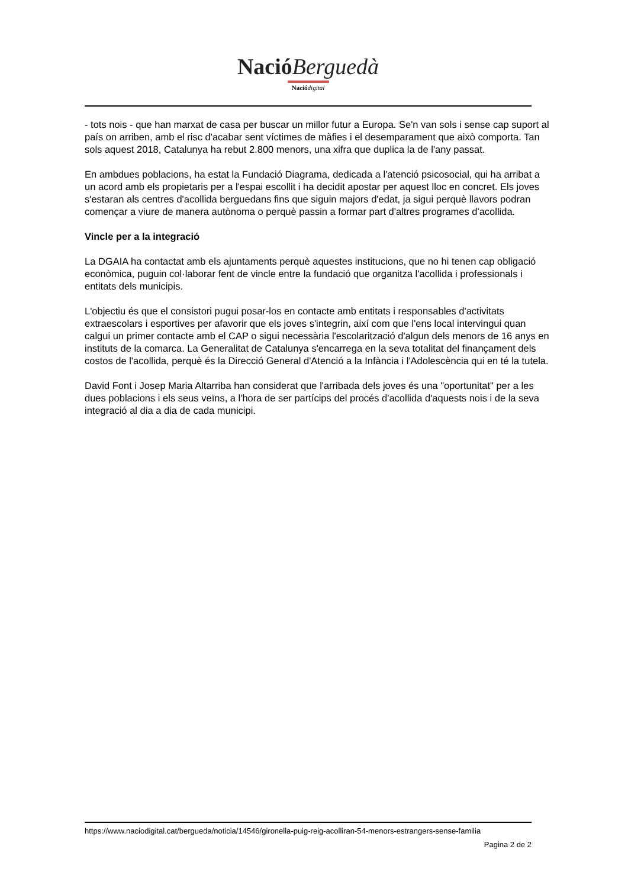Nació Berguedà
Nació digital
- tots nois - que han marxat de casa per buscar un millor futur a Europa. Se'n van sols i sense cap suport al país on arriben, amb el risc d'acabar sent víctimes de màfies i el desemparament que això comporta. Tan sols aquest 2018, Catalunya ha rebut 2.800 menors, una xifra que duplica la de l'any passat.
En ambdues poblacions, ha estat la Fundació Diagrama, dedicada a l'atenció psicosocial, qui ha arribat a un acord amb els propietaris per a l'espai escollit i ha decidit apostar per aquest lloc en concret. Els joves s'estaran als centres d'acollida berguedans fins que siguin majors d'edat, ja sigui perquè llavors podran començar a viure de manera autònoma o perquè passin a formar part d'altres programes d'acollida.
Vincle per a la integració
La DGAIA ha contactat amb els ajuntaments perquè aquestes institucions, que no hi tenen cap obligació econòmica, puguin col·laborar fent de vincle entre la fundació que organitza l'acollida i professionals i entitats dels municipis.
L'objectiu és que el consistori pugui posar-los en contacte amb entitats i responsables d'activitats extraescolars i esportives per afavorir que els joves s'integrin, així com que l'ens local intervingui quan calgui un primer contacte amb el CAP o sigui necessària l'escolarització d'algun dels menors de 16 anys en instituts de la comarca. La Generalitat de Catalunya s'encarrega en la seva totalitat del finançament dels costos de l'acollida, perquè és la Direcció General d'Atenció a la Infància i l'Adolescència qui en té la tutela.
David Font i Josep Maria Altarriba han considerat que l'arribada dels joves és una "oportunitat" per a les dues poblacions i els seus veïns, a l'hora de ser partícips del procés d'acollida d'aquests nois i de la seva integració al dia a dia de cada municipi.
https://www.naciodigital.cat/bergueda/noticia/14546/gironella-puig-reig-acolliran-54-menors-estrangers-sense-familia
Pagina 2 de 2